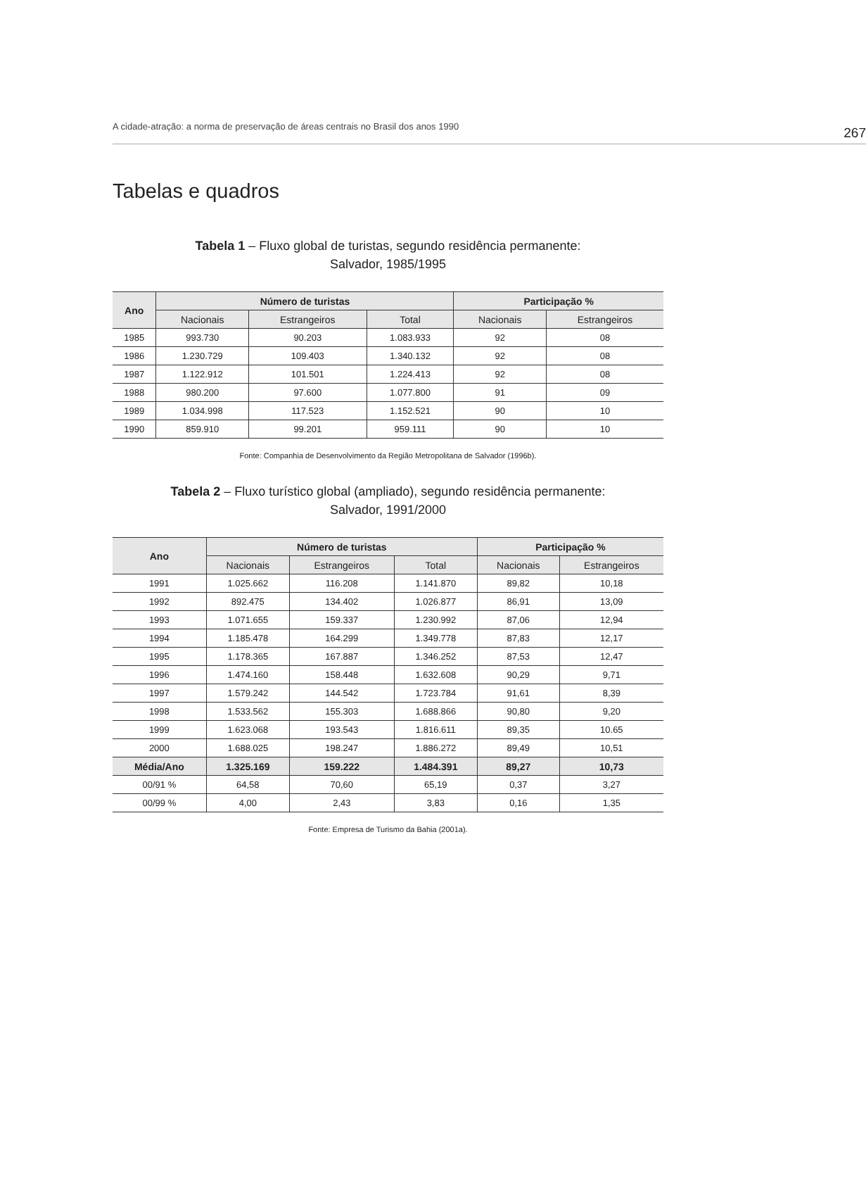A cidade-atração: a norma de preservação de áreas centrais no Brasil dos anos 1990 267
Tabelas e quadros
Tabela 1 – Fluxo global de turistas, segundo residência permanente:
Salvador, 1985/1995
| Ano | Número de turistas | | | Participação % | |
| --- | --- | --- | --- | --- | --- |
| | Nacionais | Estrangeiros | Total | Nacionais | Estrangeiros |
| 1985 | 993.730 | 90.203 | 1.083.933 | 92 | 08 |
| 1986 | 1.230.729 | 109.403 | 1.340.132 | 92 | 08 |
| 1987 | 1.122.912 | 101.501 | 1.224.413 | 92 | 08 |
| 1988 | 980.200 | 97.600 | 1.077.800 | 91 | 09 |
| 1989 | 1.034.998 | 117.523 | 1.152.521 | 90 | 10 |
| 1990 | 859.910 | 99.201 | 959.111 | 90 | 10 |
Fonte: Companhia de Desenvolvimento da Região Metropolitana de Salvador (1996b).
Tabela 2 – Fluxo turístico global (ampliado), segundo residência permanente:
Salvador, 1991/2000
| Ano | Número de turistas | | | Participação % | |
| --- | --- | --- | --- | --- | --- |
| | Nacionais | Estrangeiros | Total | Nacionais | Estrangeiros |
| 1991 | 1.025.662 | 116.208 | 1.141.870 | 89,82 | 10,18 |
| 1992 | 892.475 | 134.402 | 1.026.877 | 86,91 | 13,09 |
| 1993 | 1.071.655 | 159.337 | 1.230.992 | 87,06 | 12,94 |
| 1994 | 1.185.478 | 164.299 | 1.349.778 | 87,83 | 12,17 |
| 1995 | 1.178.365 | 167.887 | 1.346.252 | 87,53 | 12,47 |
| 1996 | 1.474.160 | 158.448 | 1.632.608 | 90,29 | 9,71 |
| 1997 | 1.579.242 | 144.542 | 1.723.784 | 91,61 | 8,39 |
| 1998 | 1.533.562 | 155.303 | 1.688.866 | 90,80 | 9,20 |
| 1999 | 1.623.068 | 193.543 | 1.816.611 | 89,35 | 10.65 |
| 2000 | 1.688.025 | 198.247 | 1.886.272 | 89,49 | 10,51 |
| Média/Ano | 1.325.169 | 159.222 | 1.484.391 | 89,27 | 10,73 |
| 00/91 % | 64,58 | 70,60 | 65,19 | 0,37 | 3,27 |
| 00/99 % | 4,00 | 2,43 | 3,83 | 0,16 | 1,35 |
Fonte: Empresa de Turismo da Bahia (2001a).